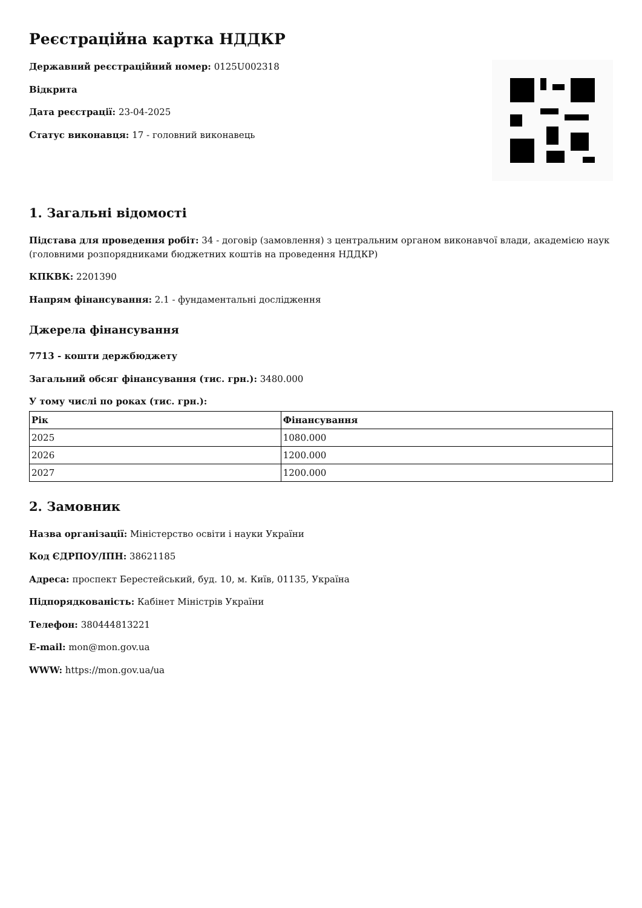Реєстраційна картка НДДКР
Державний реєстраційний номер: 0125U002318
Відкрита
Дата реєстрації: 23-04-2025
Статус виконавця: 17 - головний виконавець
1. Загальні відомості
Підстава для проведення робіт: 34 - договір (замовлення) з центральним органом виконавчої влади, академією наук (головними розпорядниками бюджетних коштів на проведення НДДКР)
КПКВК: 2201390
Напрям фінансування: 2.1 - фундаментальні дослідження
Джерела фінансування
7713 - кошти держбюджету
Загальний обсяг фінансування (тис. грн.): 3480.000
У тому числі по роках (тис. грн.):
| Рік | Фінансування |
| --- | --- |
| 2025 | 1080.000 |
| 2026 | 1200.000 |
| 2027 | 1200.000 |
2. Замовник
Назва організації: Міністерство освіти і науки України
Код ЄДРПОУ/ІПН: 38621185
Адреса: проспект Берестейський, буд. 10, м. Київ, 01135, Україна
Підпорядкованість: Кабінет Міністрів України
Телефон: 380444813221
E-mail: mon@mon.gov.ua
WWW: https://mon.gov.ua/ua